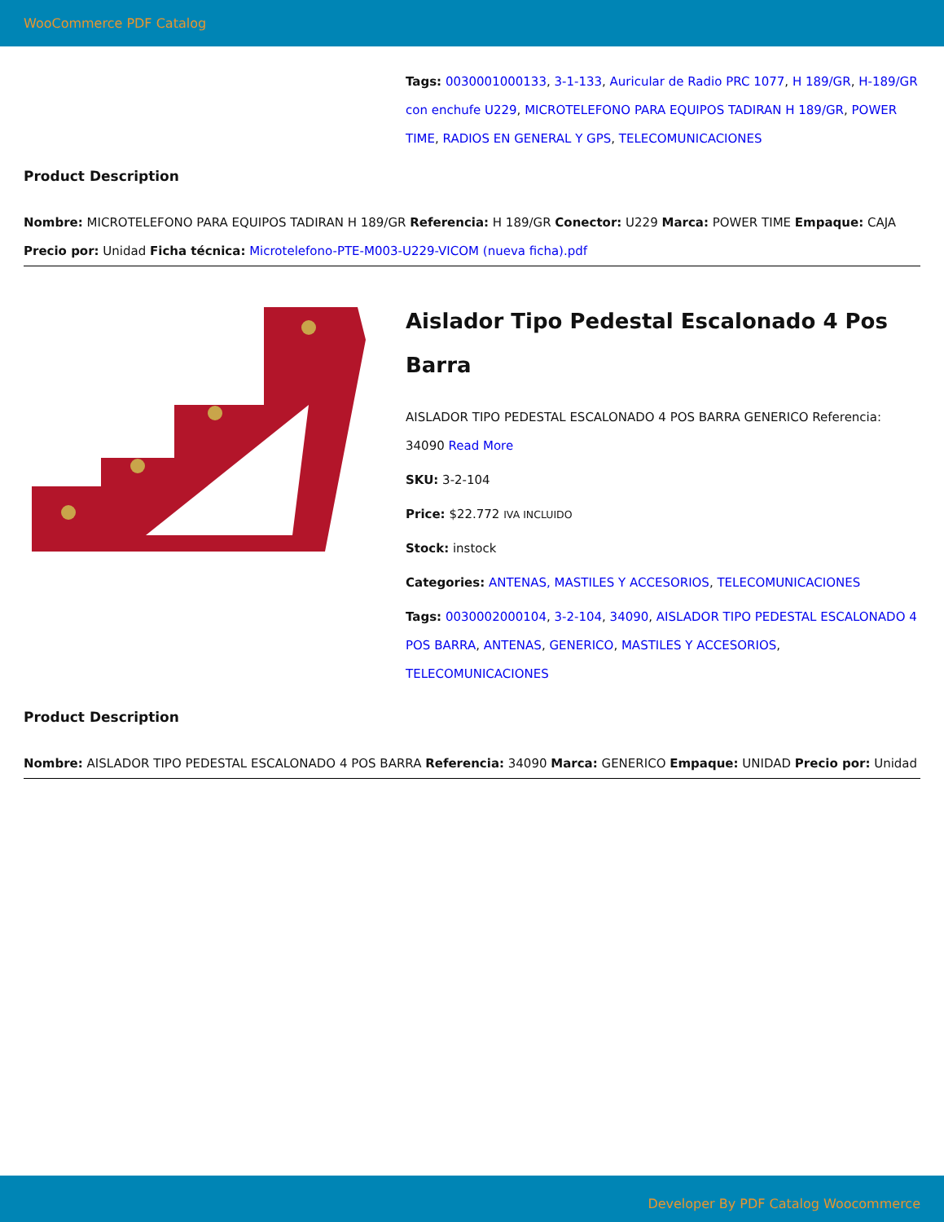WooCommerce PDF Catalog
Tags: 0030001000133, 3-1-133, Auricular de Radio PRC 1077, H 189/GR, H-189/GR con enchufe U229, MICROTELEFONO PARA EQUIPOS TADIRAN H 189/GR, POWER TIME, RADIOS EN GENERAL Y GPS, TELECOMUNICACIONES
Product Description
Nombre: MICROTELEFONO PARA EQUIPOS TADIRAN H 189/GR Referencia: H 189/GR Conector: U229 Marca: POWER TIME Empaque: CAJA Precio por: Unidad Ficha técnica: Microtelefono-PTE-M003-U229-VICOM (nueva ficha).pdf
Aislador Tipo Pedestal Escalonado 4 Pos Barra
AISLADOR TIPO PEDESTAL ESCALONADO 4 POS BARRA GENERICO Referencia: 34090 Read More
SKU: 3-2-104
Price: $22.772 IVA INCLUIDO
Stock: instock
Categories: ANTENAS, MASTILES Y ACCESORIOS, TELECOMUNICACIONES
Tags: 0030002000104, 3-2-104, 34090, AISLADOR TIPO PEDESTAL ESCALONADO 4 POS BARRA, ANTENAS, GENERICO, MASTILES Y ACCESORIOS, TELECOMUNICACIONES
Product Description
Nombre: AISLADOR TIPO PEDESTAL ESCALONADO 4 POS BARRA Referencia: 34090 Marca: GENERICO Empaque: UNIDAD Precio por: Unidad
Developer By PDF Catalog Woocommerce